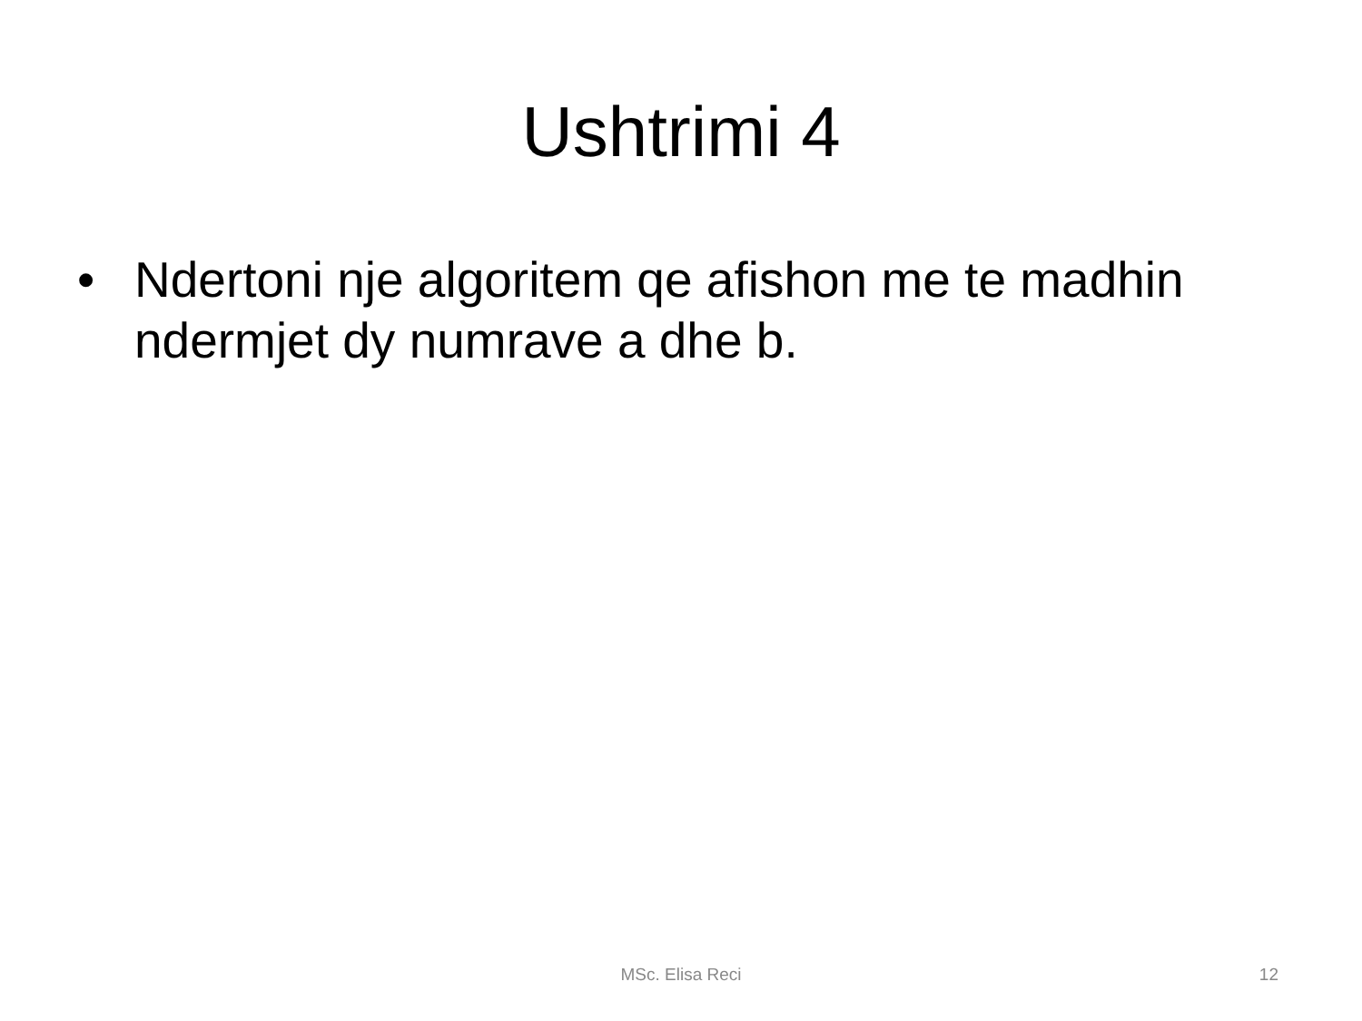Ushtrimi 4
• Ndertoni nje algoritem qe afishon me te madhin ndermjet dy numrave a dhe b.
MSc. Elisa Reci 12